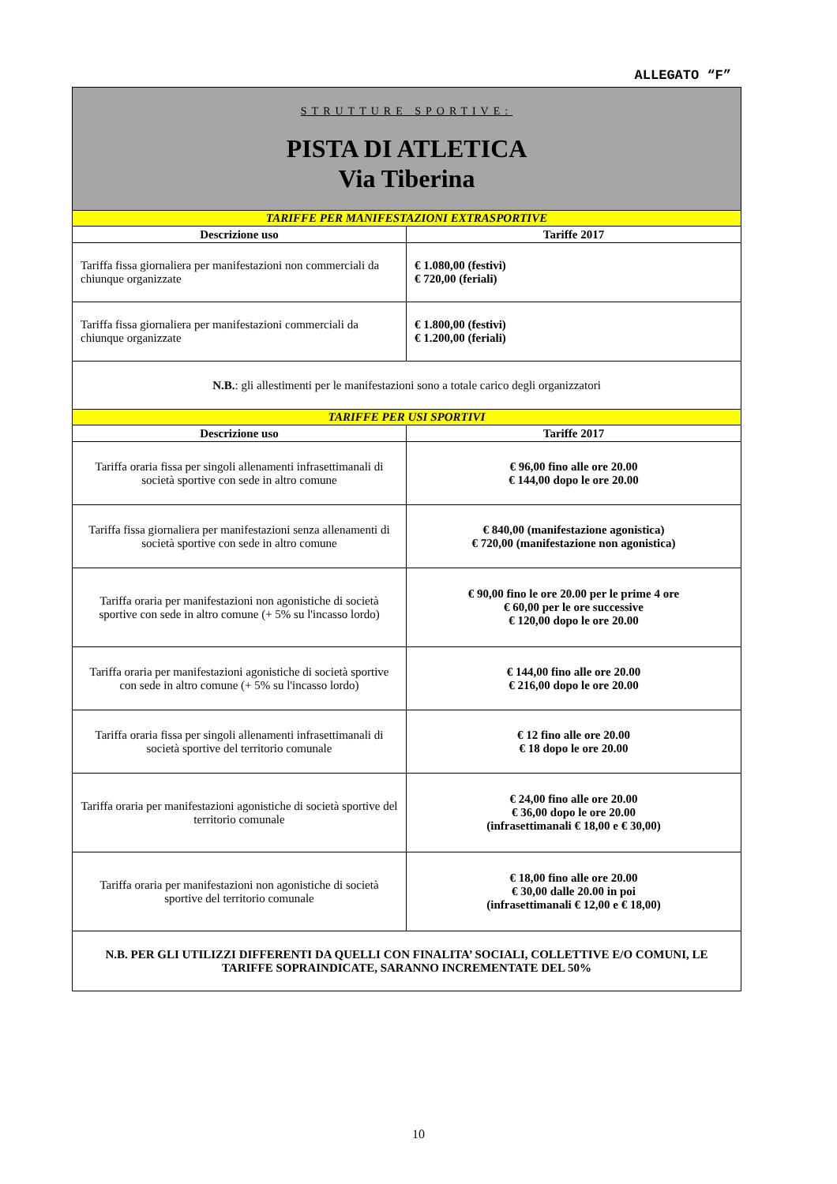ALLEGATO “F”
| STRUTTURE SPORTIVE: PISTA DI ATLETICA Via Tiberina | |
| TARIFFE PER MANIFESTAZIONI EXTRASPORTIVE | |
| Descrizione uso | Tariffe 2017 |
| Tariffa fissa giornaliera per manifestazioni non commerciali da chiunque organizzate | € 1.080,00 (festivi) € 720,00 (feriali) |
| Tariffa fissa giornaliera per manifestazioni commerciali da chiunque organizzate | € 1.800,00 (festivi) € 1.200,00 (feriali) |
| N.B. : gli allestimenti per le manifestazioni sono a totale carico degli organizzatori | |
| TARIFFE PER USI SPORTIVI | |
| Descrizione uso | Tariffe 2017 |
| Tariffa oraria fissa per singoli allenamenti infrasettimanali di società sportive con sede in altro comune | € 96,00 fino alle ore 20.00 € 144,00 dopo le ore 20.00 |
| Tariffa fissa giornaliera per manifestazioni senza allenamenti di società sportive con sede in altro comune | € 840,00 (manifestazione agonistica) € 720,00 (manifestazione non agonistica) |
| Tariffa oraria per manifestazioni non agonistiche di società sportive con sede in altro comune (+ 5% su l'incasso lordo) | € 90,00 fino le ore 20.00 per le prime 4 ore € 60,00 per le ore successive € 120,00 dopo le ore 20.00 |
| Tariffa oraria per manifestazioni agonistiche di società sportive con sede in altro comune (+ 5% su l'incasso lordo) | € 144,00 fino alle ore 20.00 € 216,00 dopo le ore 20.00 |
| Tariffa oraria fissa per singoli allenamenti infrasettimanali di società sportive del territorio comunale | € 12 fino alle ore 20.00 € 18 dopo le ore 20.00 |
| Tariffa oraria per manifestazioni agonistiche di società sportive del territorio comunale | € 24,00 fino alle ore 20.00 € 36,00 dopo le ore 20.00 (infrasettimanali € 18,00 e € 30,00) |
| Tariffa oraria per manifestazioni non agonistiche di società sportive del territorio comunale | € 18,00 fino alle ore 20.00 € 30,00 dalle 20.00 in poi (infrasettimanali € 12,00 e € 18,00) |
| N.B. PER GLI UTILIZZI DIFFERENTI DA QUELLI CON FINALITA’ SOCIALI, COLLETTIVE E/O COMUNI, LE TARIFFE SOPRAINDICATE, SARANNO INCREMENTATE DEL 50% | |
10